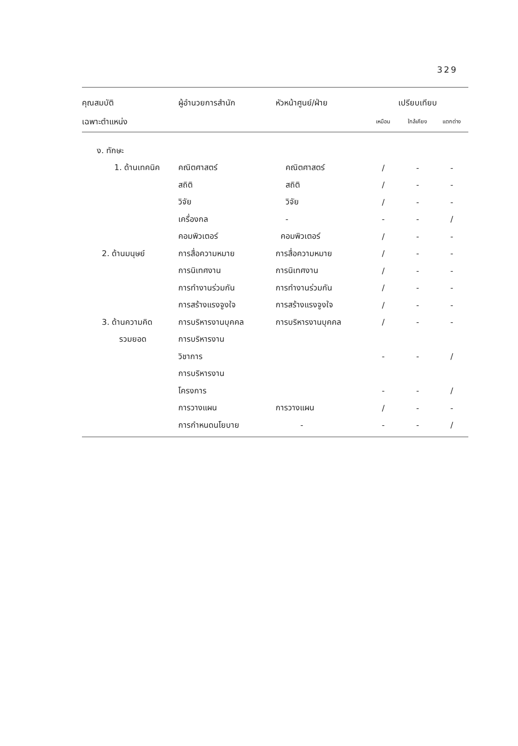329
| คุณสมบัติ | ผู้อำนวยการสำนัก | หัวหน้าศูนย์/ฝ่าย | เปรียบเทียบ | | |
| --- | --- | --- | --- | --- | --- |
| เฉพาะตำแหน่ง | | | เหมือน | ใกล้เคียง | แตกต่าง |
| ง. ทักษะ | | | | | |
| 1. ด้านเทคนิค | คณิตศาสตร์ | คณิตศาสตร์ | / | - | - |
| | สถิติ | สถิติ | / | - | - |
| | วิจัย | วิจัย | / | - | - |
| | เครื่องกล | - | - | - | / |
| | คอมพิวเตอร์ | คอมพิวเตอร์ | / | - | - |
| 2. ด้านมนุษย์ | การสื่อความหมาย | การสื่อความหมาย | / | - | - |
| | การนิเทศงาน | การนิเทศงาน | / | - | - |
| | การทำงานร่วมกัน | การทำงานร่วมกัน | / | - | - |
| | การสร้างแรงจูงใจ | การสร้างแรงจูงใจ | / | - | - |
| 3. ด้านความคิด | การบริหารงานบุคคล | การบริหารงานบุคคล | / | - | - |
| รวมยอด | การบริหารงาน | | | | |
| | วิชาการ | | - | - | / |
| | การบริหารงาน | | | | |
| | โครงการ | | - | - | / |
| | การวางแผน | การวางแผน | / | - | - |
| | การกำหนดนโยบาย | - | - | - | / |